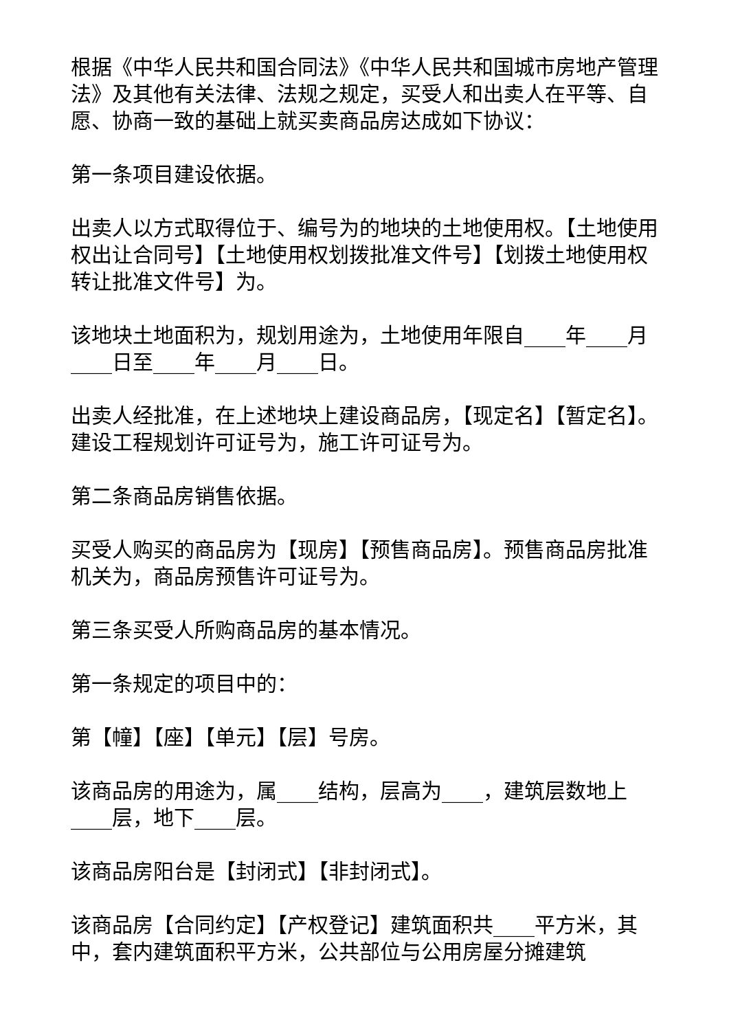根据《中华人民共和国合同法》《中华人民共和国城市房地产管理法》及其他有关法律、法规之规定，买受人和出卖人在平等、自愿、协商一致的基础上就买卖商品房达成如下协议：
第一条项目建设依据。
出卖人以方式取得位于、编号为的地块的土地使用权。【土地使用权出让合同号】【土地使用权划拨批准文件号】【划拨土地使用权转让批准文件号】为。
该地块土地面积为，规划用途为，土地使用年限自____年____月____日至____年____月____日。
出卖人经批准，在上述地块上建设商品房，【现定名】【暂定名】。建设工程规划许可证号为，施工许可证号为。
第二条商品房销售依据。
买受人购买的商品房为【现房】【预售商品房】。预售商品房批准机关为，商品房预售许可证号为。
第三条买受人所购商品房的基本情况。
第一条规定的项目中的：
第【幢】【座】【单元】【层】号房。
该商品房的用途为，属____结构，层高为____，建筑层数地上____层，地下____层。
该商品房阳台是【封闭式】【非封闭式】。
该商品房【合同约定】【产权登记】建筑面积共____平方米，其中，套内建筑面积平方米，公共部位与公用房屋分摊建筑